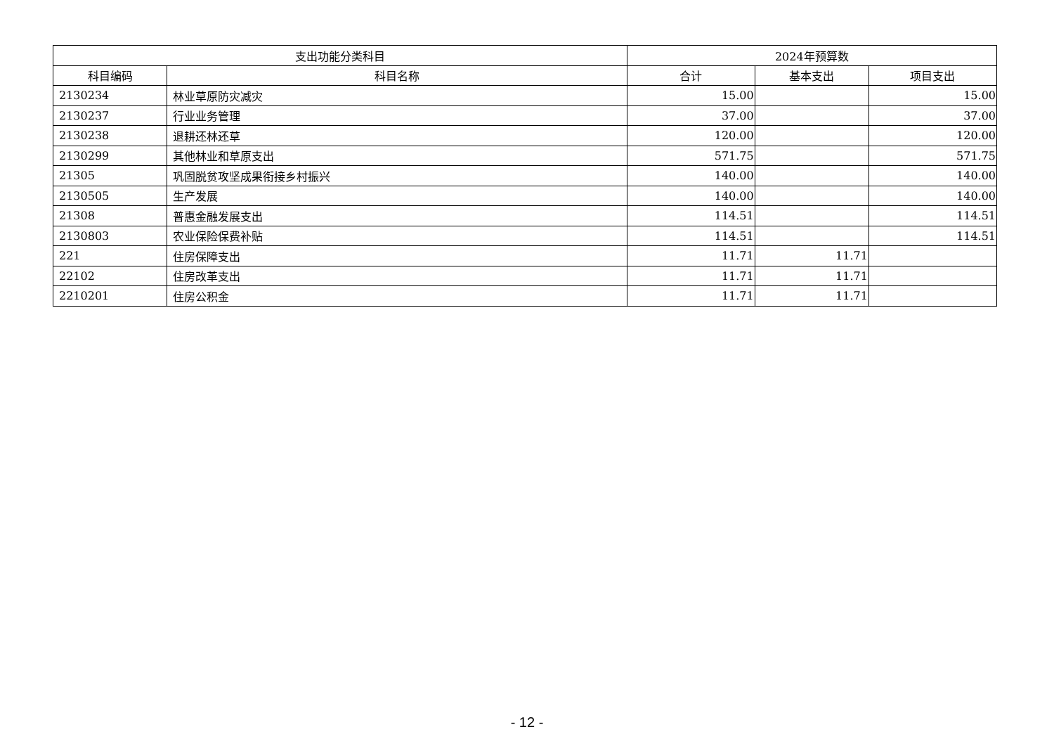| 支出功能分类科目 | | 2024年预算数 | | |
| --- | --- | --- | --- | --- |
| 科目编码 | 科目名称 | 合计 | 基本支出 | 项目支出 |
| 2130234 | 林业草原防灾减灾 | 15.00 | | 15.00 |
| 2130237 | 行业业务管理 | 37.00 | | 37.00 |
| 2130238 | 退耕还林还草 | 120.00 | | 120.00 |
| 2130299 | 其他林业和草原支出 | 571.75 | | 571.75 |
| 21305 | 巩固脱贫攻坚成果衔接乡村振兴 | 140.00 | | 140.00 |
| 2130505 | 生产发展 | 140.00 | | 140.00 |
| 21308 | 普惠金融发展支出 | 114.51 | | 114.51 |
| 2130803 | 农业保险保费补贴 | 114.51 | | 114.51 |
| 221 | 住房保障支出 | 11.71 | 11.71 | |
| 22102 | 住房改革支出 | 11.71 | 11.71 | |
| 2210201 | 住房公积金 | 11.71 | 11.71 | |
- 12 -